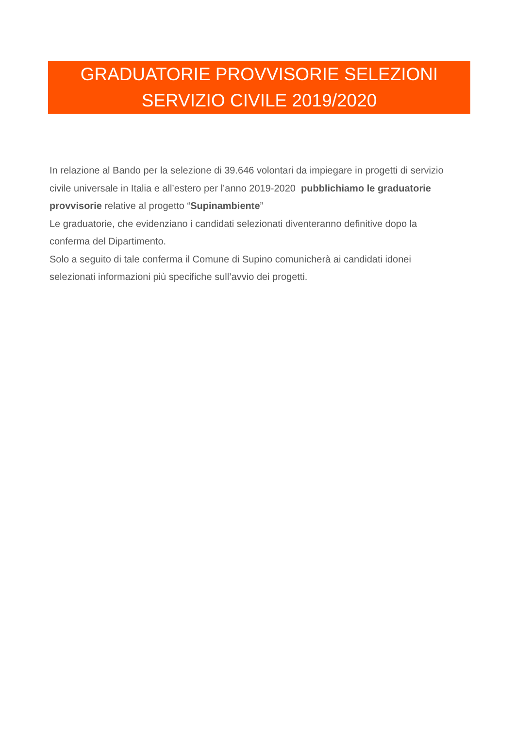GRADUATORIE PROVVISORIE SELEZIONI
SERVIZIO CIVILE 2019/2020
In relazione al Bando per la selezione di 39.646 volontari da impiegare in progetti di servizio civile universale in Italia e all’estero per l’anno 2019-2020 pubblichiamo le graduatorie provvisorie relative al progetto “Supinambiente”
Le graduatorie, che evidenziano i candidati selezionati diventeranno definitive dopo la conferma del Dipartimento.
Solo a seguito di tale conferma il Comune di Supino comunicherà ai candidati idonei selezionati informazioni più specifiche sull’avvio dei progetti.